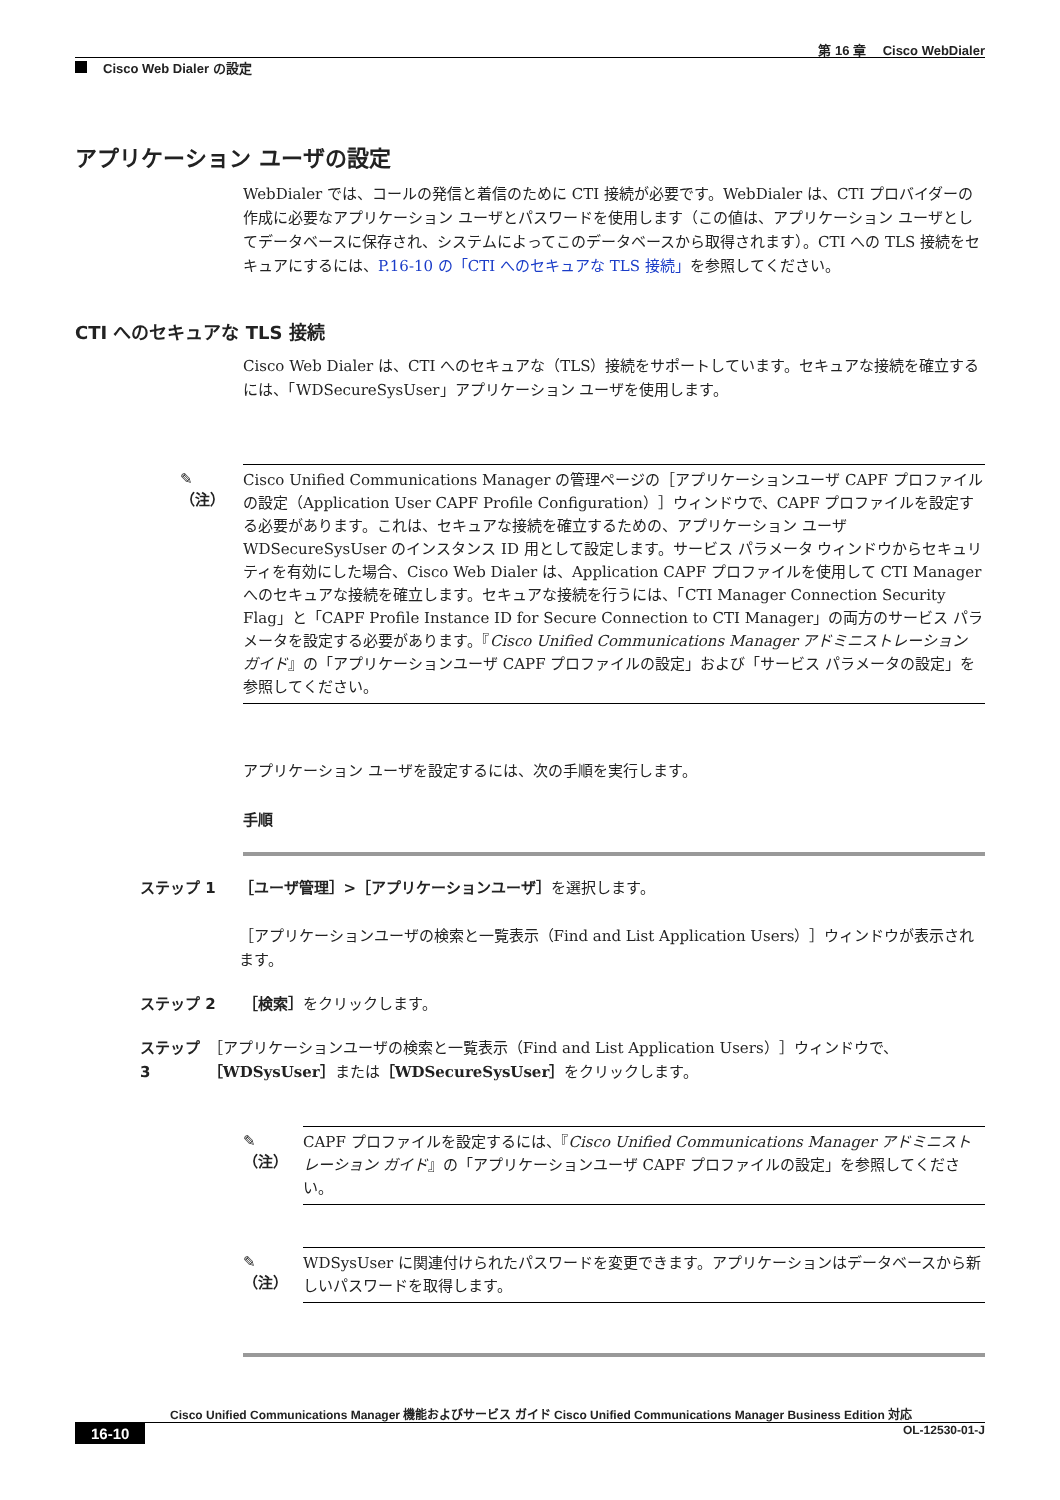第 16 章　 Cisco WebDialer
Cisco Web Dialer の設定
アプリケーション ユーザの設定
WebDialer では、コールの発信と着信のために CTI 接続が必要です。WebDialer は、CTI プロバイダーの作成に必要なアプリケーション ユーザとパスワードを使用します（この値は、アプリケーション ユーザとしてデータベースに保存され、システムによってこのデータベースから取得されます）。CTI への TLS 接続をセキュアにするには、P.16-10 の「CTI へのセキュアな TLS 接続」を参照してください。
CTI へのセキュアな TLS 接続
Cisco Web Dialer は、CTI へのセキュアな（TLS）接続をサポートしています。セキュアな接続を確立するには、「WDSecureSysUser」アプリケーション ユーザを使用します。
✎
（注）
Cisco Unified Communications Manager の管理ページの［アプリケーションユーザ CAPF プロファイルの設定（Application User CAPF Profile Configuration）］ウィンドウで、CAPF プロファイルを設定する必要があります。これは、セキュアな接続を確立するための、アプリケーション ユーザ WDSecureSysUser のインスタンス ID 用として設定します。サービス パラメータ ウィンドウからセキュリティを有効にした場合、Cisco Web Dialer は、Application CAPF プロファイルを使用して CTI Manager へのセキュアな接続を確立します。セキュアな接続を行うには、「CTI Manager Connection Security Flag」と「CAPF Profile Instance ID for Secure Connection to CTI Manager」の両方のサービス パラメータを設定する必要があります。『Cisco Unified Communications Manager アドミニストレーション ガイド』の「アプリケーションユーザ CAPF プロファイルの設定」および「サービス パラメータの設定」を参照してください。
アプリケーション ユーザを設定するには、次の手順を実行します。
手順
ステップ 1 ［ユーザ管理］>［アプリケーションユーザ］を選択します。
［アプリケーションユーザの検索と一覧表示（Find and List Application Users）］ウィンドウが表示されます。
ステップ 2 ［検索］をクリックします。
ステップ 3 ［アプリケーションユーザの検索と一覧表示（Find and List Application Users）］ウィンドウで、［WDSysUser］または［WDSecureSysUser］をクリックします。
✎
（注）
CAPF プロファイルを設定するには、『Cisco Unified Communications Manager アドミニストレーション ガイド』の「アプリケーションユーザ CAPF プロファイルの設定」を参照してください。
✎
（注）
WDSysUser に関連付けられたパスワードを変更できます。アプリケーションはデータベースから新しいパスワードを取得します。
Cisco Unified Communications Manager 機能およびサービス ガイド Cisco Unified Communications Manager Business Edition 対応
16-10 OL-12530-01-J